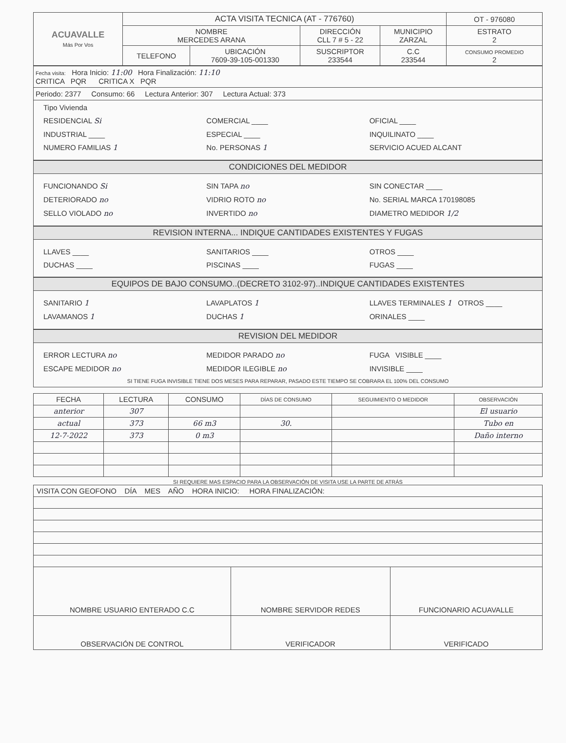| ACUAVALLE Más Por Vos | ACTA VISITA TECNICA (AT - 776760) | | | | OT - 976080 |
| | NOMBRE MERCEDES ARANA | | DIRECCIÓN CLL 7 # 5 - 22 | MUNICIPIO ZARZAL | ESTRATO 2 |
| | TELEFONO | UBICACIÓN 7609-39-105-001330 | SUSCRIPTOR 233544 | C.C 233544 | CONSUMO PROMEDIO 2 |
Fecha visita: Hora Inicio: 11:00 Hora Finalización: 11:10
CRITICA PQR CRITICA X PQR
Periodo: 2377 Consumo: 66 Lectura Anterior: 307 Lectura Actual: 373
Tipo Vivienda
RESIDENCIAL Si COMERCIAL ____ OFICIAL ____
INDUSTRIAL ____ ESPECIAL ____ INQUILINATO ____
NUMERO FAMILIAS 1 No. PERSONAS 1 SERVICIO ACUED ALCANT
CONDICIONES DEL MEDIDOR
FUNCIONANDO Si SIN TAPA no SIN CONECTAR ____
DETERIORADO no VIDRIO ROTO no No. SERIAL MARCA 170198085
SELLO VIOLADO no INVERTIDO no DIAMETRO MEDIDOR 1/2
REVISION INTERNA... INDIQUE CANTIDADES EXISTENTES Y FUGAS
LLAVES ____ SANITARIOS ____ OTROS ____
DUCHAS ____ PISCINAS ____ FUGAS ____
EQUIPOS DE BAJO CONSUMO..(DECRETO 3102-97)..INDIQUE CANTIDADES EXISTENTES
SANITARIO 1 LAVAPLATOS 1 LLAVES TERMINALES 1 OTROS ____
LAVAMANOS 1 DUCHAS 1 ORINALES ____
REVISION DEL MEDIDOR
ERROR LECTURA no MEDIDOR PARADO no FUGA VISIBLE ____
ESCAPE MEDIDOR no MEDIDOR ILEGIBLE no INVISIBLE ____
SI TIENE FUGA INVISIBLE TIENE DOS MESES PARA REPARAR, PASADO ESTE TIEMPO SE COBRARA EL 100% DEL CONSUMO
| FECHA | LECTURA | CONSUMO | DÍAS DE CONSUMO | SEGUIMIENTO O MEDIDOR | OBSERVACIÓN |
| --- | --- | --- | --- | --- | --- |
| anterior | 307 | | | | El usuario |
| actual | 373 | 66 m3 | 30. | | Tubo en |
| 12-7-2022 | 373 | 0 m3 | | | Daño interno |
SI REQUIERE MAS ESPACIO PARA LA OBSERVACIÓN DE VISITA USE LA PARTE DE ATRÁS
| VISITA CON GEOFONO DÍA MES AÑO HORA INICIO: HORA FINALIZACIÓN: | | |
| NOMBRE USUARIO ENTERADO C.C | NOMBRE SERVIDOR REDES | FUNCIONARIO ACUAVALLE |
| OBSERVACIÓN DE CONTROL | VERIFICADOR | VERIFICADO |